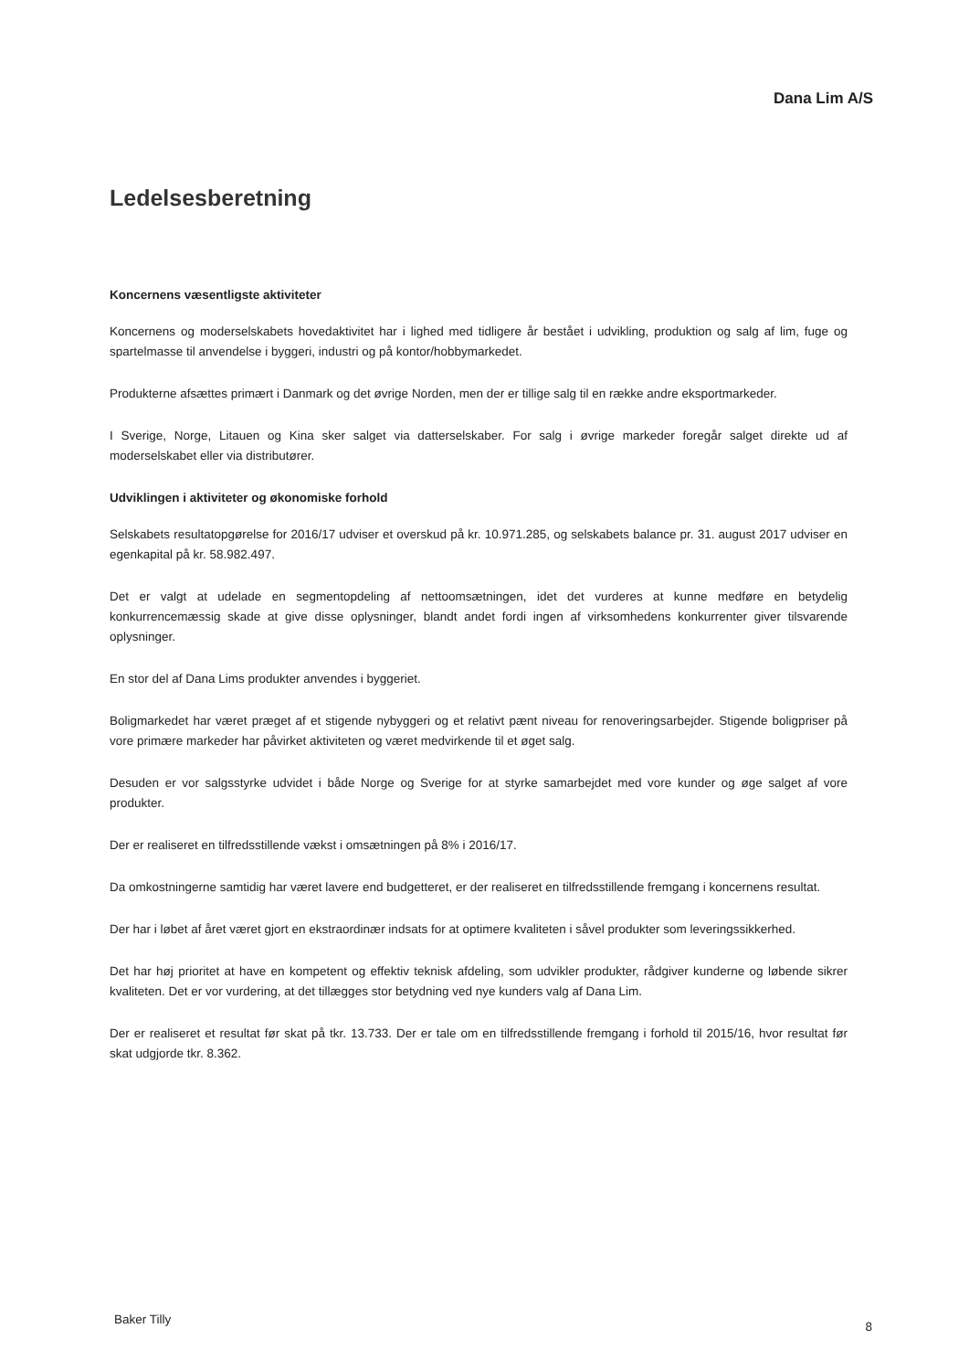Dana Lim A/S
Ledelsesberetning
Koncernens væsentligste aktiviteter
Koncernens og moderselskabets hovedaktivitet har i lighed med tidligere år bestået i udvikling, produktion og salg af lim, fuge og spartelmasse til anvendelse i byggeri, industri og på kontor/hobbymarkedet.
Produkterne afsættes primært i Danmark og det øvrige Norden, men der er tillige salg til en række andre eksportmarkeder.
I Sverige, Norge, Litauen og Kina sker salget via datterselskaber. For salg i øvrige markeder foregår salget direkte ud af moderselskabet eller via distributører.
Udviklingen i aktiviteter og økonomiske forhold
Selskabets resultatopgørelse for 2016/17 udviser et overskud på kr. 10.971.285, og selskabets balance pr. 31. august 2017 udviser en egenkapital på kr. 58.982.497.
Det er valgt at udelade en segmentopdeling af nettoomsætningen, idet det vurderes at kunne medføre en betydelig konkurrencemæssig skade at give disse oplysninger, blandt andet fordi ingen af virksomhedens konkurrenter giver tilsvarende oplysninger.
En stor del af Dana Lims produkter anvendes i byggeriet.
Boligmarkedet har været præget af et stigende nybyggeri og et relativt pænt niveau for renoveringsarbejder. Stigende boligpriser på vore primære markeder har påvirket aktiviteten og været medvirkende til et øget salg.
Desuden er vor salgsstyrke udvidet i både Norge og Sverige for at styrke samarbejdet med vore kunder og øge salget af vore produkter.
Der er realiseret en tilfredsstillende vækst i omsætningen på 8% i 2016/17.
Da omkostningerne samtidig har været lavere end budgetteret, er der realiseret en tilfredsstillende fremgang i koncernens resultat.
Der har i løbet af året været gjort en ekstraordinær indsats for at optimere kvaliteten i såvel produkter som leveringssikkerhed.
Det har høj prioritet at have en kompetent og effektiv teknisk afdeling, som udvikler produkter, rådgiver kunderne og løbende sikrer kvaliteten. Det er vor vurdering, at det tillægges stor betydning ved nye kunders valg af Dana Lim.
Der er realiseret et resultat før skat på tkr. 13.733. Der er tale om en tilfredsstillende fremgang i forhold til 2015/16, hvor resultat før skat udgjorde tkr. 8.362.
Baker Tilly 8